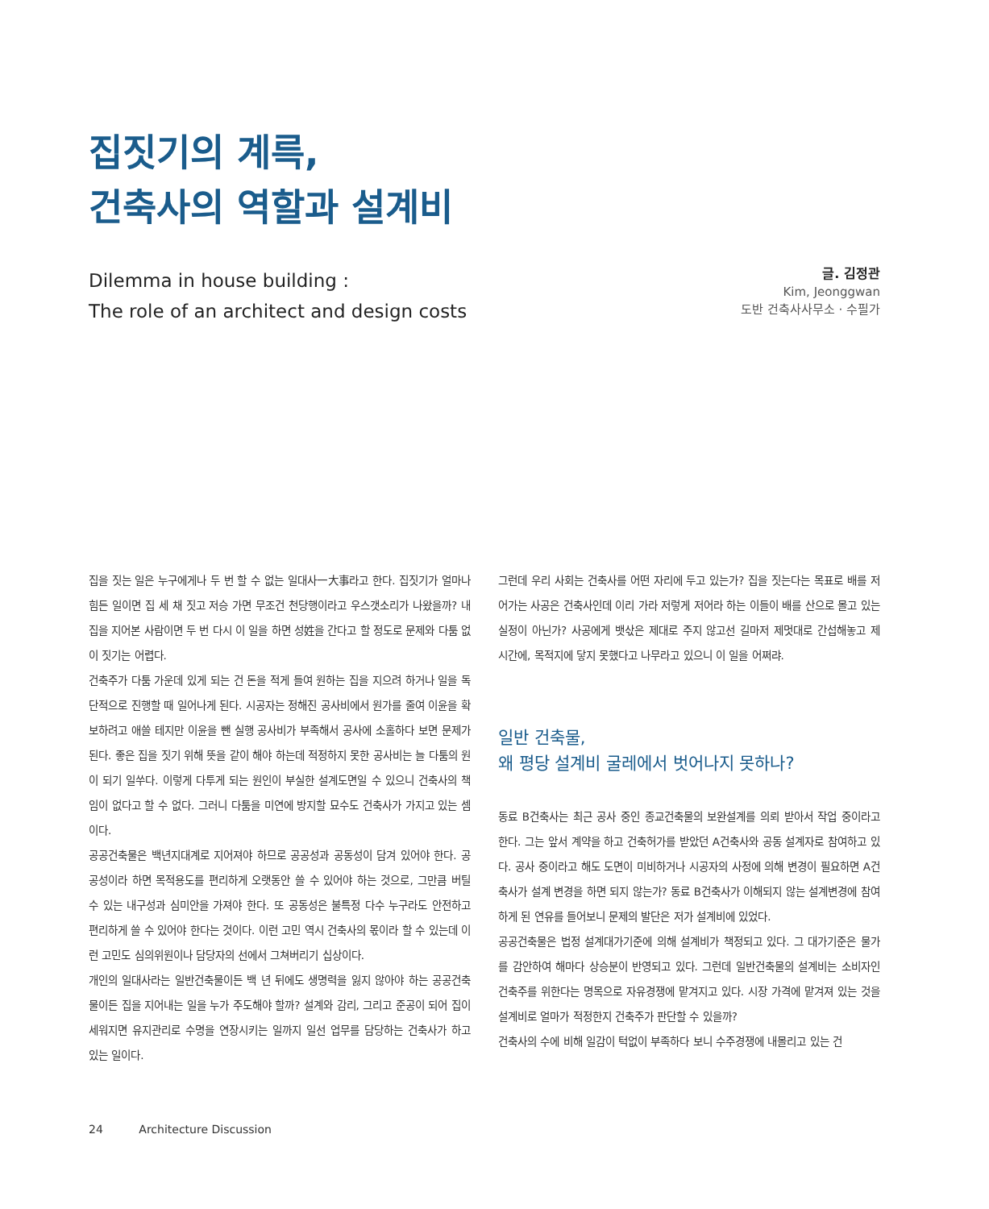집짓기의 계륵,
건축사의 역할과 설계비
Dilemma in house building :
The role of an architect and design costs
글. 김정관
Kim, Jeonggwan
도반 건축사사무소 · 수필가
집을 짓는 일은 누구에게나 두 번 할 수 없는 일대사一大事라고 한다. 집짓기가 얼마나 힘든 일이면 집 세 채 짓고 저승 가면 무조건 천당행이라고 우스갯소리가 나왔을까? 내 집을 지어본 사람이면 두 번 다시 이 일을 하면 성姓을 간다고 할 정도로 문제와 다툼 없이 짓기는 어렵다.
건축주가 다툼 가운데 있게 되는 건 돈을 적게 들여 원하는 집을 지으려 하거나 일을 독단적으로 진행할 때 일어나게 된다. 시공자는 정해진 공사비에서 원가를 줄여 이윤을 확보하려고 애쓸 테지만 이윤을 뺀 실행 공사비가 부족해서 공사에 소홀하다 보면 문제가 된다. 좋은 집을 짓기 위해 뜻을 같이 해야 하는데 적정하지 못한 공사비는 늘 다툼의 원이 되기 일쑤다. 이렇게 다투게 되는 원인이 부실한 설계도면일 수 있으니 건축사의 책임이 없다고 할 수 없다. 그러니 다툼을 미연에 방지할 묘수도 건축사가 가지고 있는 셈이다.
공공건축물은 백년지대계로 지어져야 하므로 공공성과 공동성이 담겨 있어야 한다. 공공성이라 하면 목적용도를 편리하게 오랫동안 쓸 수 있어야 하는 것으로, 그만큼 버틸 수 있는 내구성과 심미안을 가져야 한다. 또 공동성은 불특정 다수 누구라도 안전하고 편리하게 쓸 수 있어야 한다는 것이다. 이런 고민 역시 건축사의 몫이라 할 수 있는데 이런 고민도 심의위원이나 담당자의 선에서 그쳐버리기 십상이다.
개인의 일대사라는 일반건축물이든 백 년 뒤에도 생명력을 잃지 않아야 하는 공공건축물이든 집을 지어내는 일을 누가 주도해야 할까? 설계와 감리, 그리고 준공이 되어 집이 세워지면 유지관리로 수명을 연장시키는 일까지 일선 업무를 담당하는 건축사가 하고 있는 일이다.
그런데 우리 사회는 건축사를 어떤 자리에 두고 있는가? 집을 짓는다는 목표로 배를 저어가는 사공은 건축사인데 이리 가라 저렇게 저어라 하는 이들이 배를 산으로 몰고 있는 실정이 아닌가? 사공에게 뱃삯은 제대로 주지 않고선 길마저 제멋대로 간섭해놓고 제 시간에, 목적지에 닿지 못했다고 나무라고 있으니 이 일을 어쩌랴.
일반 건축물,
왜 평당 설계비 굴레에서 벗어나지 못하나?
동료 B건축사는 최근 공사 중인 종교건축물의 보완설계를 의뢰 받아서 작업 중이라고 한다. 그는 앞서 계약을 하고 건축허가를 받았던 A건축사와 공동 설계자로 참여하고 있다. 공사 중이라고 해도 도면이 미비하거나 시공자의 사정에 의해 변경이 필요하면 A건축사가 설계 변경을 하면 되지 않는가? 동료 B건축사가 이해되지 않는 설계변경에 참여하게 된 연유를 들어보니 문제의 발단은 저가 설계비에 있었다.
공공건축물은 법정 설계대가기준에 의해 설계비가 책정되고 있다. 그 대가기준은 물가를 감안하여 해마다 상승분이 반영되고 있다. 그런데 일반건축물의 설계비는 소비자인 건축주를 위한다는 명목으로 자유경쟁에 맡겨지고 있다. 시장 가격에 맡겨져 있는 것을 설계비로 얼마가 적정한지 건축주가 판단할 수 있을까?
건축사의 수에 비해 일감이 턱없이 부족하다 보니 수주경쟁에 내몰리고 있는 건
24 Architecture Discussion